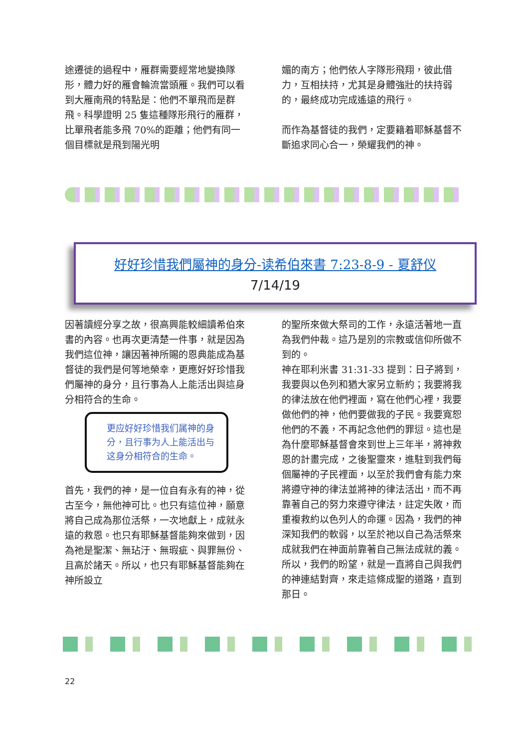途遷徙的過程中，雁群需要經常地變換隊形，體力好的雁會輪流當頭雁。我們可以看到大雁南飛的特點是：他們不單飛而是群飛。科學證明 25 隻這種隊形飛行的雁群，比單飛者能多飛 70%的距離；他們有同一個目標就是飛到陽光明
媚的南方；他們依人字隊形飛翔，彼此借力，互相扶持，尤其是身體強壯的扶持弱的，最終成功完成遙遠的飛行。
而作為基督徒的我們，定要籍着耶穌基督不斷追求同心合一，榮耀我們的神。
好好珍惜我們屬神的身分-读希伯來書 7:23-8-9 - 夏舒仪
7/14/19
因著讀經分享之故，很高興能較細讀希伯來書的內容。也再次更清楚一件事，就是因為我們這位神，讓因著神所賜的恩典能成為基督徒的我們是何等地榮幸，更應好好珍惜我們屬神的身分，且行事為人上能活出與這身分相符合的生命。
更应好好珍惜我们属神的身分，且行事为人上能活出与这身分相符合的生命。
首先，我們的神，是一位自有永有的神，從古至今，無他神可比。也只有這位神，願意將自己成為那位活祭，一次地獻上，成就永遠的救恩。也只有耶穌基督能夠來做到，因為祂是聖潔、無玷汙、無瑕疵、與罪無份、且高於諸天。所以，也只有耶穌基督能夠在神所設立
的聖所來做大祭司的工作，永遠活著地一直為我們仲裁。這乃是別的宗教或信仰所做不到的。
神在耶利米書 31:31-33 提到：日子將到，我要與以色列和猶大家另立新約；我要將我的律法放在他們裡面，寫在他們心裡，我要做他們的神，他們要做我的子民。我要寬恕他們的不義，不再記念他們的罪愆。這也是為什麼耶穌基督會來到世上三年半，將神救恩的計畫完成，之後聖靈來，進駐到我們每個屬神的子民裡面，以至於我們會有能力來將遵守神的律法並將神的律法活出，而不再靠著自己的努力來遵守律法，註定失敗，而重複救約以色列人的命運。因為，我們的神深知我們的軟弱，以至於祂以自己為活祭來成就我們在神面前靠著自己無法成就的義。所以，我們的盼望，就是一直將自己與我們的神連結對齊，來走這條成聖的道路，直到那日。
22